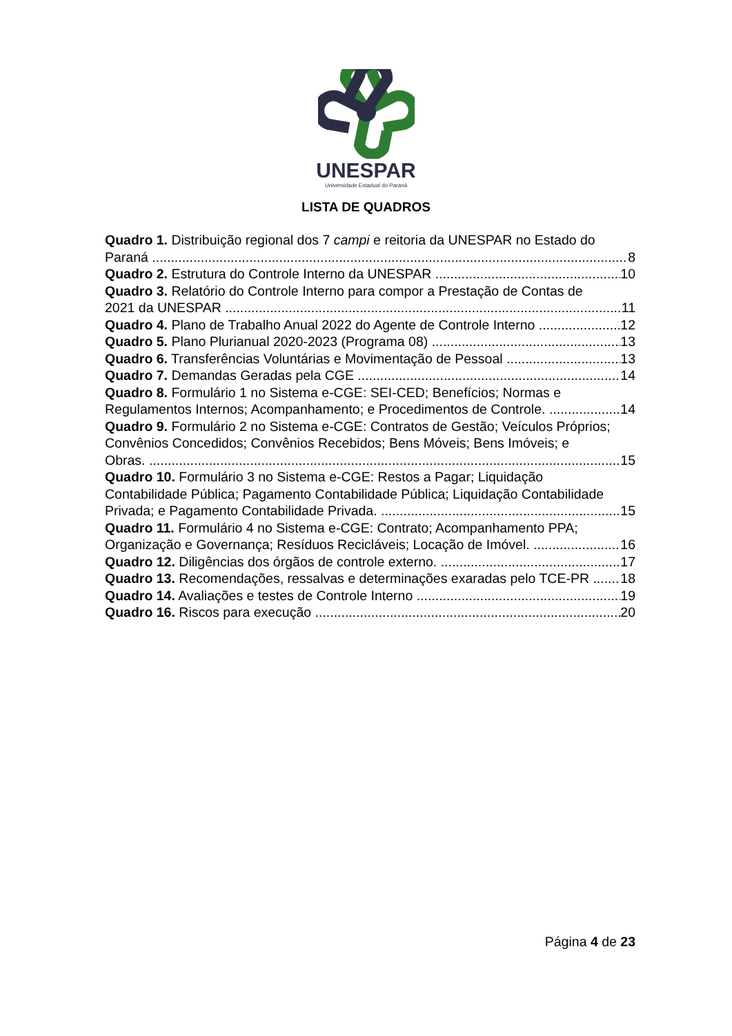UNESPAR
Universidade Estadual do Paraná
LISTA DE QUADROS
Quadro 1. Distribuição regional dos 7 campi e reitoria da UNESPAR no Estado do
Paraná 8
Quadro 2. Estrutura do Controle Interno da UNESPAR 10
Quadro 3. Relatório do Controle Interno para compor a Prestação de Contas de
2021 da UNESPAR 11
Quadro 4. Plano de Trabalho Anual 2022 do Agente de Controle Interno 12
Quadro 5. Plano Plurianual 2020-2023 (Programa 08) 13
Quadro 6. Transferências Voluntárias e Movimentação de Pessoal 13
Quadro 7. Demandas Geradas pela CGE 14
Quadro 8. Formulário 1 no Sistema e-CGE: SEI-CED; Benefícios; Normas e
Regulamentos Internos; Acompanhamento; e Procedimentos de Controle. 14
Quadro 9. Formulário 2 no Sistema e-CGE: Contratos de Gestão; Veículos Próprios;
Convênios Concedidos; Convênios Recebidos; Bens Móveis; Bens Imóveis; e
Obras. 15
Quadro 10. Formulário 3 no Sistema e-CGE: Restos a Pagar; Liquidação
Contabilidade Pública; Pagamento Contabilidade Pública; Liquidação Contabilidade
Privada; e Pagamento Contabilidade Privada. 15
Quadro 11. Formulário 4 no Sistema e-CGE: Contrato; Acompanhamento PPA;
Organização e Governança; Resíduos Recicláveis; Locação de Imóvel. 16
Quadro 12. Diligências dos órgãos de controle externo. 17
Quadro 13. Recomendações, ressalvas e determinações exaradas pelo TCE-PR 18
Quadro 14. Avaliações e testes de Controle Interno 19
Quadro 16. Riscos para execução 20
Página 4 de 23